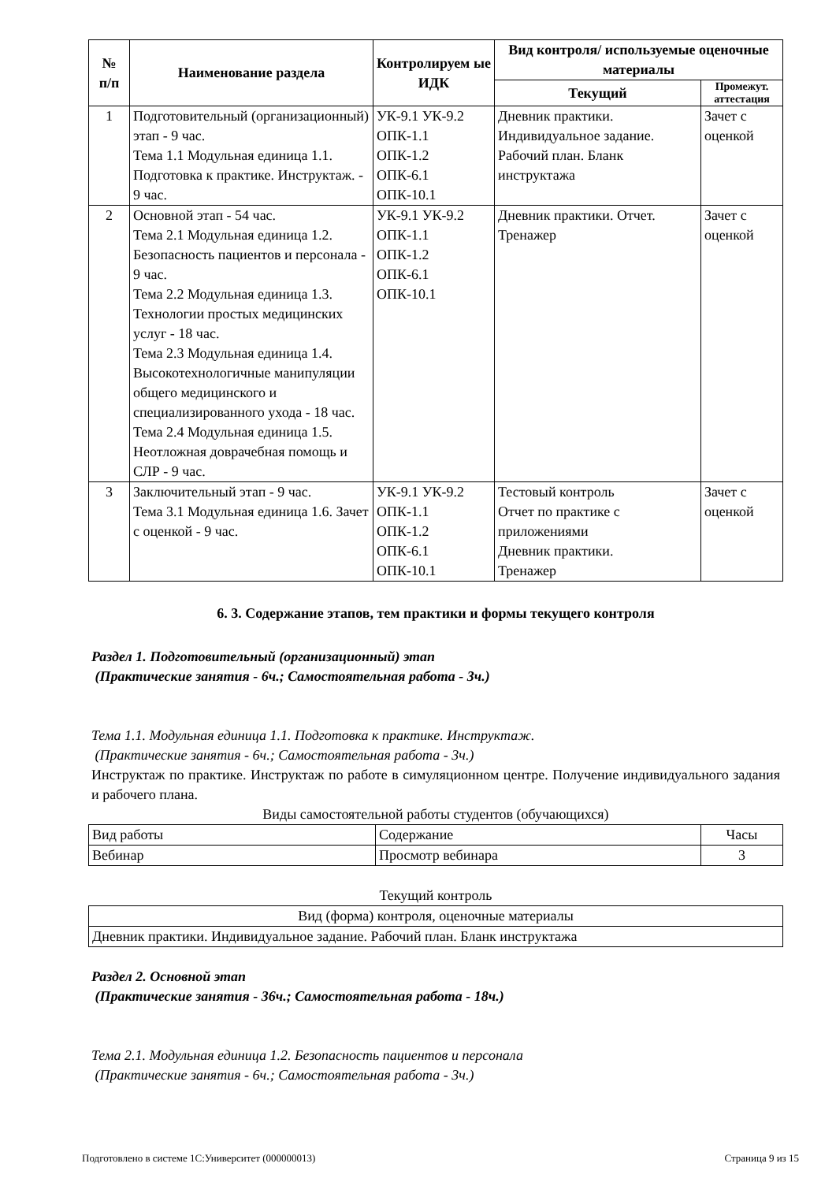| № п/п | Наименование раздела | Контролируем ые ИДК | Вид контроля/ используемые оценочные материалы | |
| --- | --- | --- | --- | --- |
| | | | Текущий | Промежут. аттестация |
| 1 | Подготовительный (организационный) этап - 9 час. Тема 1.1 Модульная единица 1.1. Подготовка к практике. Инструктаж. - 9 час. | УК-9.1 УК-9.2 ОПК-1.1 ОПК-1.2 ОПК-6.1 ОПК-10.1 | Дневник практики. Индивидуальное задание. Рабочий план. Бланк инструктажа | Зачет с оценкой |
| 2 | Основной этап - 54 час. Тема 2.1 Модульная единица 1.2. Безопасность пациентов и персонала - 9 час. Тема 2.2 Модульная единица 1.3. Технологии простых медицинских услуг - 18 час. Тема 2.3 Модульная единица 1.4. Высокотехнологичные манипуляции общего медицинского и специализированного ухода - 18 час. Тема 2.4 Модульная единица 1.5. Неотложная доврачебная помощь и СЛР - 9 час. | УК-9.1 УК-9.2 ОПК-1.1 ОПК-1.2 ОПК-6.1 ОПК-10.1 | Дневник практики. Отчет. Тренажер | Зачет с оценкой |
| 3 | Заключительный этап - 9 час. Тема 3.1 Модульная единица 1.6. Зачет с оценкой - 9 час. | УК-9.1 УК-9.2 ОПК-1.1 ОПК-1.2 ОПК-6.1 ОПК-10.1 | Тестовый контроль Отчет по практике с приложениями Дневник практики. Тренажер | Зачет с оценкой |
6. 3. Содержание этапов, тем практики и формы текущего контроля
Раздел 1. Подготовительный (организационный) этап
(Практические занятия - 6ч.; Самостоятельная работа - 3ч.)
Тема 1.1. Модульная единица 1.1. Подготовка к практике. Инструктаж.
(Практические занятия - 6ч.; Самостоятельная работа - 3ч.)
Инструктаж по практике. Инструктаж по работе в симуляционном центре. Получение индивидуального задания и рабочего плана.
Виды самостоятельной работы студентов (обучающихся)
| Вид работы | Содержание | Часы |
| Вебинар | Просмотр вебинара | 3 |
Текущий контроль
| Вид (форма) контроля, оценочные материалы |
| Дневник практики. Индивидуальное задание. Рабочий план. Бланк инструктажа |
Раздел 2. Основной этап
(Практические занятия - 36ч.; Самостоятельная работа - 18ч.)
Тема 2.1. Модульная единица 1.2. Безопасность пациентов и персонала
(Практические занятия - 6ч.; Самостоятельная работа - 3ч.)
Подготовлено в системе 1С:Университет (000000013) Страница 9 из 15